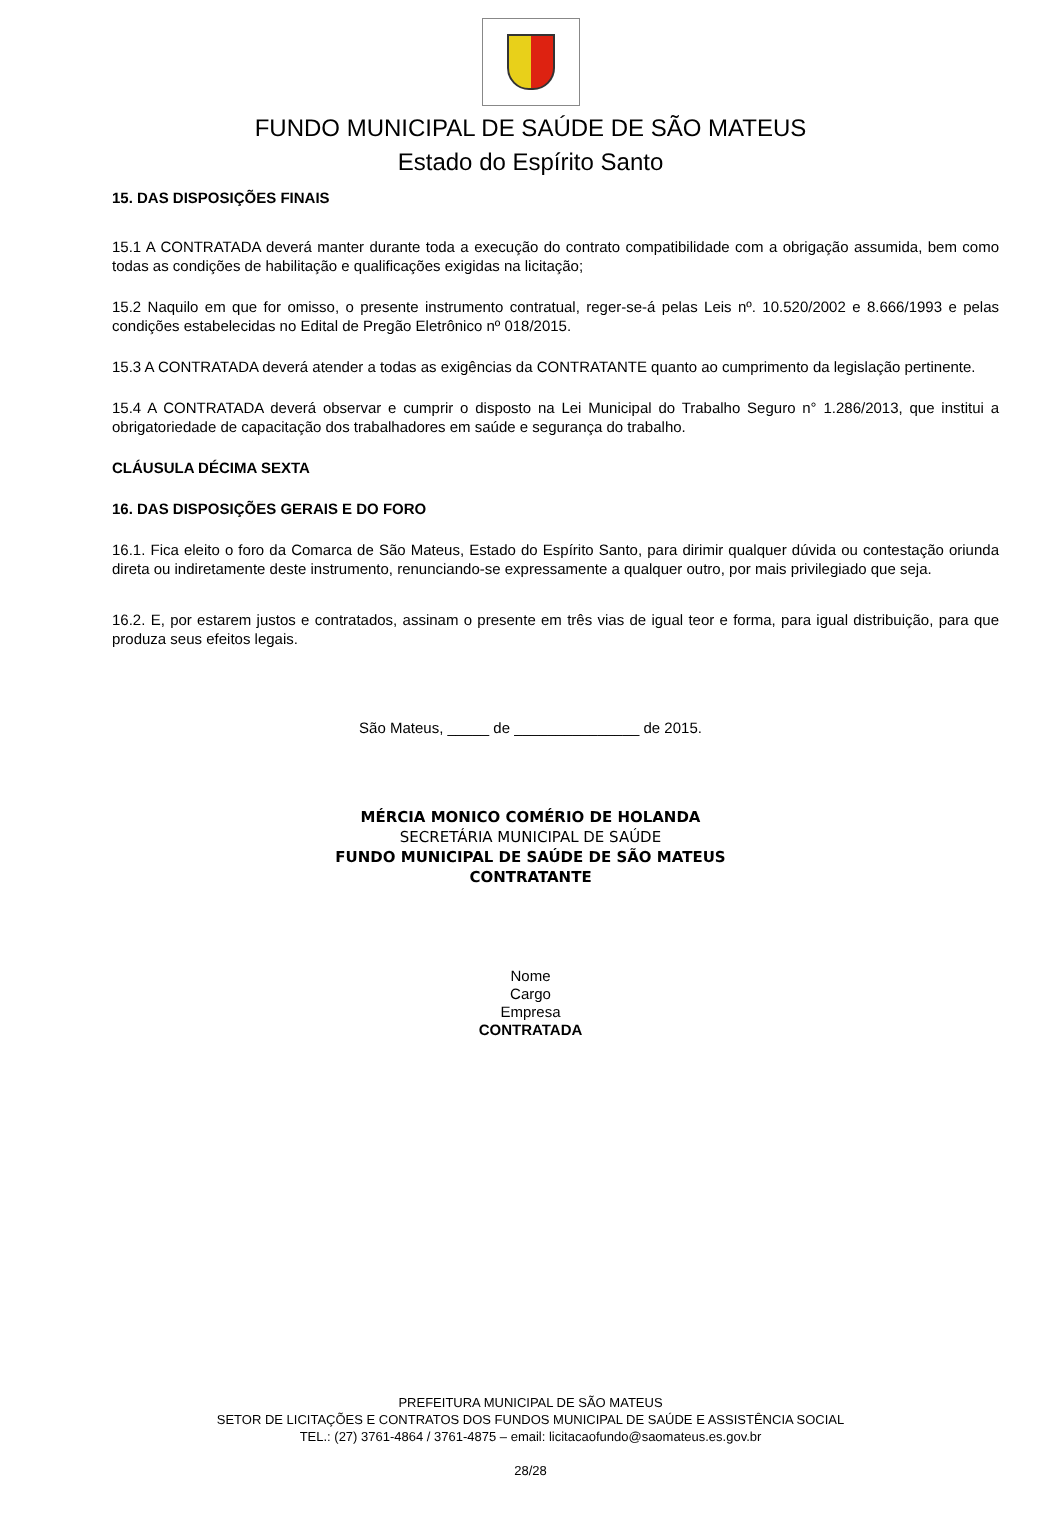FUNDO MUNICIPAL DE SAÚDE DE SÃO MATEUS
Estado do Espírito Santo
15. DAS DISPOSIÇÕES FINAIS
15.1 A CONTRATADA deverá manter durante toda a execução do contrato compatibilidade com a obrigação assumida, bem como todas as condições de habilitação e qualificações exigidas na licitação;
15.2 Naquilo em que for omisso, o presente instrumento contratual, reger-se-á pelas Leis nº. 10.520/2002 e 8.666/1993 e pelas condições estabelecidas no Edital de Pregão Eletrônico nº 018/2015.
15.3 A CONTRATADA deverá atender a todas as exigências da CONTRATANTE quanto ao cumprimento da legislação pertinente.
15.4 A CONTRATADA deverá observar e cumprir o disposto na Lei Municipal do Trabalho Seguro n° 1.286/2013, que institui a obrigatoriedade de capacitação dos trabalhadores em saúde e segurança do trabalho.
CLÁUSULA DÉCIMA SEXTA
16. DAS DISPOSIÇÕES GERAIS E DO FORO
16.1. Fica eleito o foro da Comarca de São Mateus, Estado do Espírito Santo, para dirimir qualquer dúvida ou contestação oriunda direta ou indiretamente deste instrumento, renunciando-se expressamente a qualquer outro, por mais privilegiado que seja.
16.2. E, por estarem justos e contratados, assinam o presente em três vias de igual teor e forma, para igual distribuição, para que produza seus efeitos legais.
São Mateus, _____ de _______________ de 2015.
MÉRCIA MONICO COMÉRIO DE HOLANDA
SECRETÁRIA MUNICIPAL DE SAÚDE
FUNDO MUNICIPAL DE SAÚDE DE SÃO MATEUS
CONTRATANTE
Nome
Cargo
Empresa
CONTRATADA
PREFEITURA MUNICIPAL DE SÃO MATEUS
SETOR DE LICITAÇÕES E CONTRATOS DOS FUNDOS MUNICIPAL DE SAÚDE E ASSISTÊNCIA SOCIAL
TEL.: (27) 3761-4864 / 3761-4875 – email: licitacaofundo@saomateus.es.gov.br
28/28